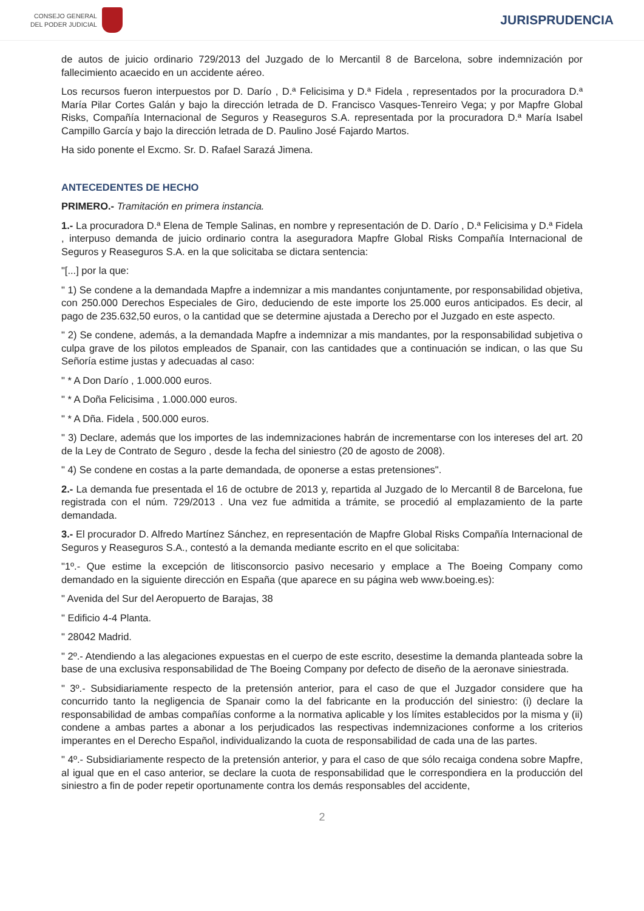CONSEJO GENERAL
DEL PODER JUDICIAL
JURISPRUDENCIA
de autos de juicio ordinario 729/2013 del Juzgado de lo Mercantil 8 de Barcelona, sobre indemnización por fallecimiento acaecido en un accidente aéreo.
Los recursos fueron interpuestos por D. Darío , D.ª Felicisima y D.ª Fidela , representados por la procuradora D.ª María Pilar Cortes Galán y bajo la dirección letrada de D. Francisco Vasques-Tenreiro Vega; y por Mapfre Global Risks, Compañía Internacional de Seguros y Reaseguros S.A. representada por la procuradora D.ª María Isabel Campillo García y bajo la dirección letrada de D. Paulino José Fajardo Martos.
Ha sido ponente el Excmo. Sr. D. Rafael Sarazá Jimena.
ANTECEDENTES DE HECHO
PRIMERO.- Tramitación en primera instancia.
1.- La procuradora D.ª Elena de Temple Salinas, en nombre y representación de D. Darío , D.ª Felicisima y D.ª Fidela , interpuso demanda de juicio ordinario contra la aseguradora Mapfre Global Risks Compañía Internacional de Seguros y Reaseguros S.A. en la que solicitaba se dictara sentencia:
"[...] por la que:
" 1) Se condene a la demandada Mapfre a indemnizar a mis mandantes conjuntamente, por responsabilidad objetiva, con 250.000 Derechos Especiales de Giro, deduciendo de este importe los 25.000 euros anticipados. Es decir, al pago de 235.632,50 euros, o la cantidad que se determine ajustada a Derecho por el Juzgado en este aspecto.
" 2) Se condene, además, a la demandada Mapfre a indemnizar a mis mandantes, por la responsabilidad subjetiva o culpa grave de los pilotos empleados de Spanair, con las cantidades que a continuación se indican, o las que Su Señoría estime justas y adecuadas al caso:
" * A Don Darío , 1.000.000 euros.
" * A Doña Felicisima , 1.000.000 euros.
" * A Dña. Fidela , 500.000 euros.
" 3) Declare, además que los importes de las indemnizaciones habrán de incrementarse con los intereses del art. 20 de la Ley de Contrato de Seguro , desde la fecha del siniestro (20 de agosto de 2008).
" 4) Se condene en costas a la parte demandada, de oponerse a estas pretensiones".
2.- La demanda fue presentada el 16 de octubre de 2013 y, repartida al Juzgado de lo Mercantil 8 de Barcelona, fue registrada con el núm. 729/2013 . Una vez fue admitida a trámite, se procedió al emplazamiento de la parte demandada.
3.- El procurador D. Alfredo Martínez Sánchez, en representación de Mapfre Global Risks Compañía Internacional de Seguros y Reaseguros S.A., contestó a la demanda mediante escrito en el que solicitaba:
"1º.- Que estime la excepción de litisconsorcio pasivo necesario y emplace a The Boeing Company como demandado en la siguiente dirección en España (que aparece en su página web www.boeing.es):
" Avenida del Sur del Aeropuerto de Barajas, 38
" Edificio 4-4 Planta.
" 28042 Madrid.
" 2º.- Atendiendo a las alegaciones expuestas en el cuerpo de este escrito, desestime la demanda planteada sobre la base de una exclusiva responsabilidad de The Boeing Company por defecto de diseño de la aeronave siniestrada.
" 3º.- Subsidiariamente respecto de la pretensión anterior, para el caso de que el Juzgador considere que ha concurrido tanto la negligencia de Spanair como la del fabricante en la producción del siniestro: (i) declare la responsabilidad de ambas compañías conforme a la normativa aplicable y los límites establecidos por la misma y (ii) condene a ambas partes a abonar a los perjudicados las respectivas indemnizaciones conforme a los criterios imperantes en el Derecho Español, individualizando la cuota de responsabilidad de cada una de las partes.
" 4º.- Subsidiariamente respecto de la pretensión anterior, y para el caso de que sólo recaiga condena sobre Mapfre, al igual que en el caso anterior, se declare la cuota de responsabilidad que le correspondiera en la producción del siniestro a fin de poder repetir oportunamente contra los demás responsables del accidente,
2